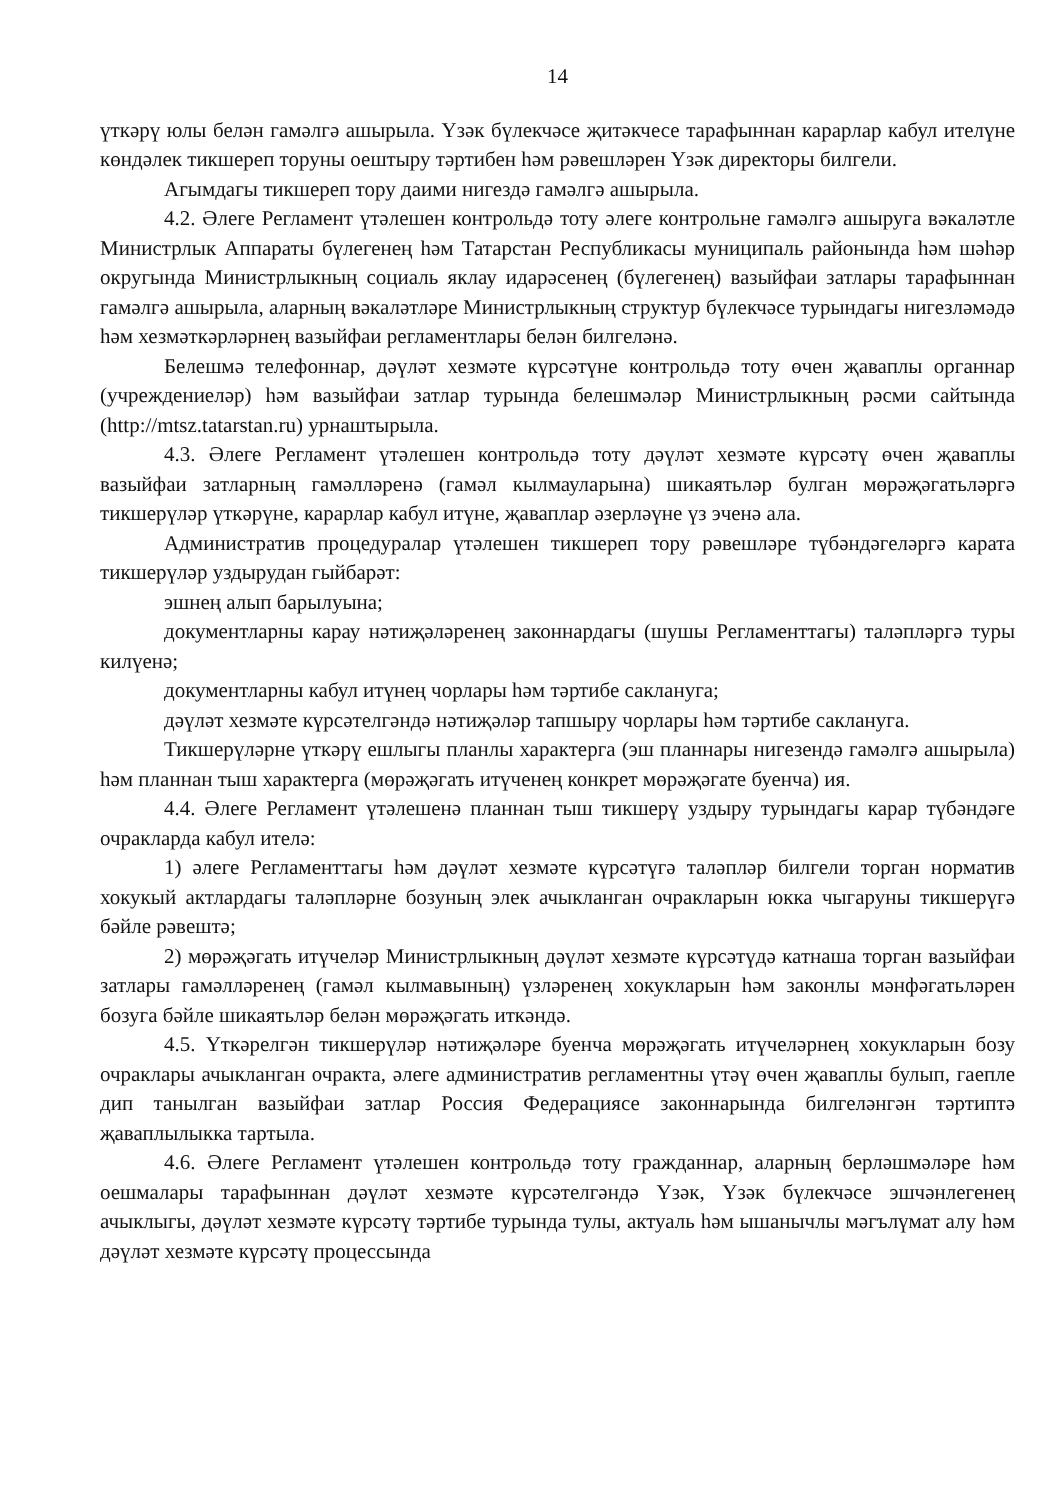14
үткәрү юлы белән гамәлгә ашырыла. Үзәк бүлекчәсе җитәкчесе тарафыннан карарлар кабул ителүне көндәлек тикшереп торуны оештыру тәртибен һәм рәвешләрен Үзәк директоры билгели.
Агымдагы тикшереп тору даими нигездә гамәлгә ашырыла.
4.2. Әлеге Регламент үтәлешен контрольдә тоту әлеге контрольне гамәлгә ашыруга вәкаләтле Министрлык Аппараты бүлегенең һәм Татарстан Республикасы муниципаль районында һәм шәһәр округында Министрлыкның социаль яклау идарәсенең (бүлегенең) вазыйфаи затлары тарафыннан гамәлгә ашырыла, аларның вәкаләтләре Министрлыкның структур бүлекчәсе турындагы нигезләмәдә һәм хезмәткәрләрнең вазыйфаи регламентлары белән билгеләнә.
Белешмә телефоннар, дәүләт хезмәте күрсәтүне контрольдә тоту өчен җаваплы органнар (учреждениеләр) һәм вазыйфаи затлар турында белешмәләр Министрлыкның рәсми сайтында (http://mtsz.tatarstan.ru) урнаштырыла.
4.3. Әлеге Регламент үтәлешен контрольдә тоту дәүләт хезмәте күрсәтү өчен җаваплы вазыйфаи затларның гамәлләренә (гамәл кылмауларына) шикаятьләр булган мөрәҗәгатьләргә тикшерүләр үткәрүне, карарлар кабул итүне, җаваплар әзерләүне үз эченә ала.
Административ процедуралар үтәлешен тикшереп тору рәвешләре түбәндәгеләргә карата тикшерүләр уздырудан гыйбарәт:
эшнең алып барылуына;
документларны карау нәтиҗәләренең законнардагы (шушы Регламенттагы) таләпләргә туры килүенә;
документларны кабул итүнең чорлары һәм тәртибе саклануга;
дәүләт хезмәте күрсәтелгәндә нәтиҗәләр тапшыру чорлары һәм тәртибе саклануга.
Тикшерүләрне үткәрү ешлыгы планлы характерга (эш планнары нигезендә гамәлгә ашырыла) һәм планнан тыш характерга (мөрәҗәгать итүченең конкрет мөрәҗәгате буенча) ия.
4.4. Әлеге Регламент үтәлешенә планнан тыш тикшерү уздыру турындагы карар түбәндәге очракларда кабул ителә:
1) әлеге Регламенттагы һәм дәүләт хезмәте күрсәтүгә таләпләр билгели торган норматив хокукый актлардагы таләпләрне бозуның элек ачыкланган очракларын юкка чыгаруны тикшерүгә бәйле рәвештә;
2) мөрәҗәгать итүчеләр Министрлыкның дәүләт хезмәте күрсәтүдә катнаша торган вазыйфаи затлары гамәлләренең (гамәл кылмавының) үзләренең хокукларын һәм законлы мәнфәгатьләрен бозуга бәйле шикаятьләр белән мөрәҗәгать иткәндә.
4.5. Үткәрелгән тикшерүләр нәтиҗәләре буенча мөрәҗәгать итүчеләрнең хокукларын бозу очраклары ачыкланган очракта, әлеге административ регламентны үтәү өчен җаваплы булып, гаепле дип танылган вазыйфаи затлар Россия Федерациясе законнарында билгеләнгән тәртиптә җаваплылыкка тартыла.
4.6. Әлеге Регламент үтәлешен контрольдә тоту гражданнар, аларның берләшмәләре һәм оешмалары тарафыннан дәүләт хезмәте күрсәтелгәндә Үзәк, Үзәк бүлекчәсе эшчәнлегенең ачыклыгы, дәүләт хезмәте күрсәтү тәртибе турында тулы, актуаль һәм ышанычлы мәгълүмат алу һәм дәүләт хезмәте күрсәтү процессында